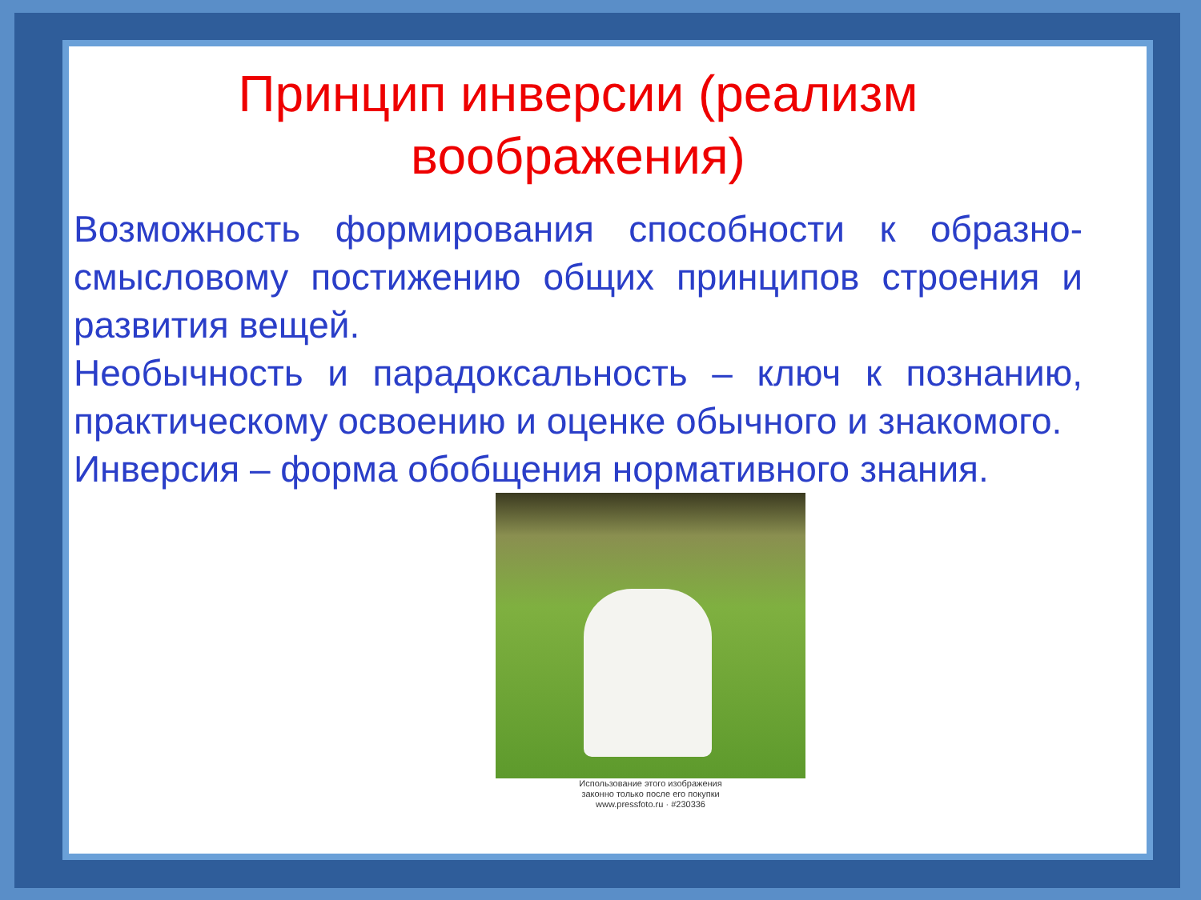Принцип инверсии (реализм
воображения)
Возможность формирования способности к образно-смысловому постижению общих принципов строения и развития вещей.
Необычность и парадоксальность – ключ к познанию, практическому освоению и оценке обычного и знакомого.
Инверсия – форма обобщения нормативного знания.
Использование этого изображения
законно только после его покупки
www.pressfoto.ru · #230336